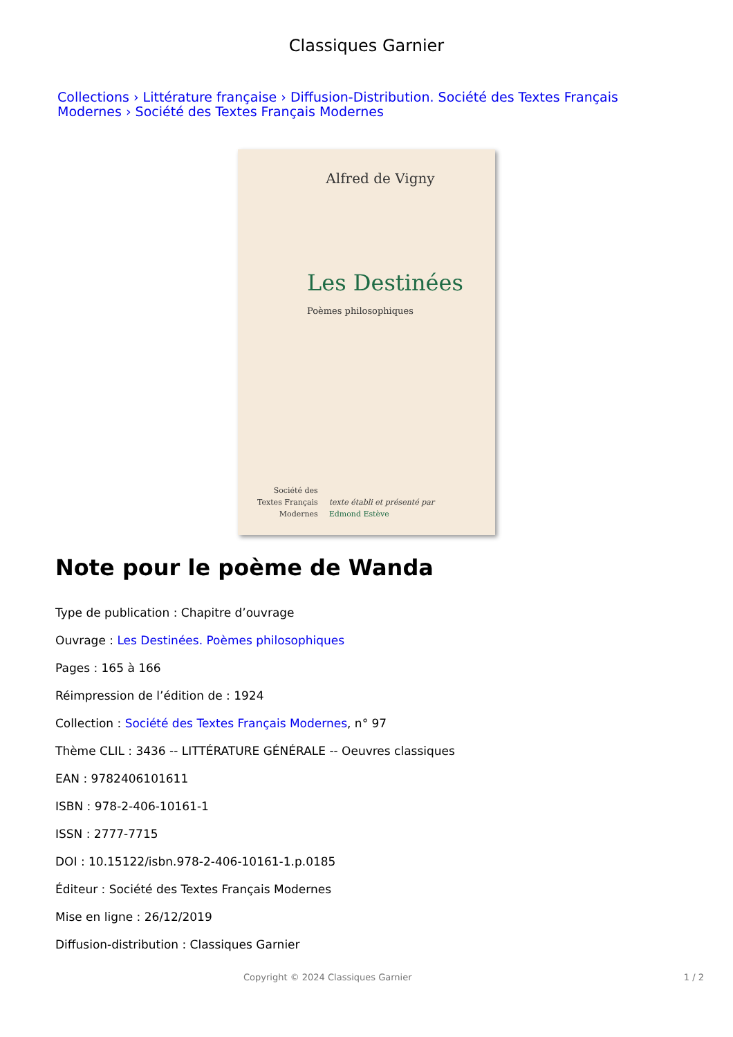Classiques Garnier
Collections › Littérature française › Diffusion-Distribution. Société des Textes Français Modernes › Société des Textes Français Modernes
Alfred de Vigny
Les Destinées
Poèmes philosophiques
Société des
Textes Français
Modernes
texte établi et présenté par
Edmond Estève
Note pour le poème de Wanda
Type de publication : Chapitre d’ouvrage
Ouvrage : Les Destinées. Poèmes philosophiques
Pages : 165 à 166
Réimpression de l’édition de : 1924
Collection : Société des Textes Français Modernes, n° 97
Thème CLIL : 3436 -- LITTÉRATURE GÉNÉRALE -- Oeuvres classiques
EAN : 9782406101611
ISBN : 978-2-406-10161-1
ISSN : 2777-7715
DOI : 10.15122/isbn.978-2-406-10161-1.p.0185
Éditeur : Société des Textes Français Modernes
Mise en ligne : 26/12/2019
Diffusion-distribution : Classiques Garnier
Copyright © 2024 Classiques Garnier 1 / 2